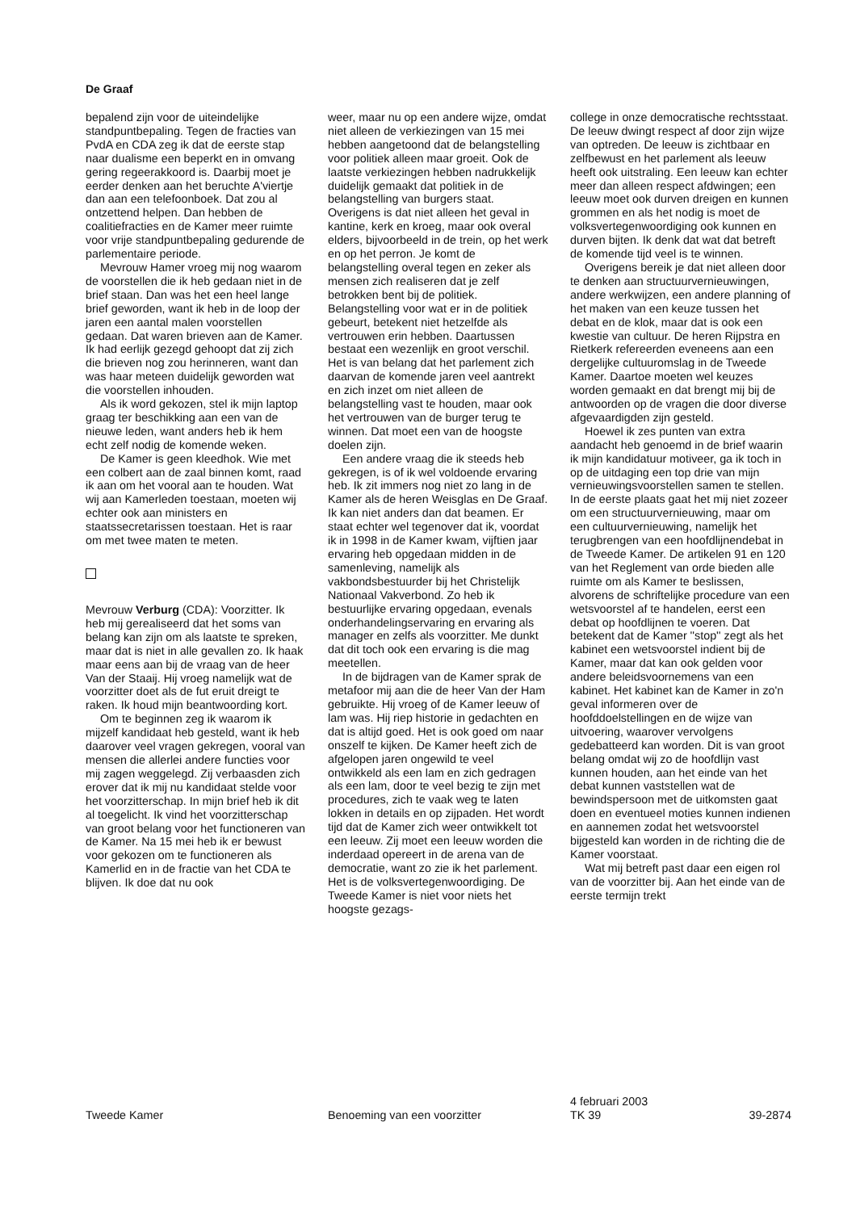De Graaf
bepalend zijn voor de uiteindelijke standpuntbepaling. Tegen de fracties van PvdA en CDA zeg ik dat de eerste stap naar dualisme een beperkt en in omvang gering regeerakkoord is. Daarbij moet je eerder denken aan het beruchte A'viertje dan aan een telefoonboek. Dat zou al ontzettend helpen. Dan hebben de coalitiefracties en de Kamer meer ruimte voor vrije standpuntbepaling gedurende de parlementaire periode.
Mevrouw Hamer vroeg mij nog waarom de voorstellen die ik heb gedaan niet in de brief staan. Dan was het een heel lange brief geworden, want ik heb in de loop der jaren een aantal malen voorstellen gedaan. Dat waren brieven aan de Kamer. Ik had eerlijk gezegd gehoopt dat zij zich die brieven nog zou herinneren, want dan was haar meteen duidelijk geworden wat die voorstellen inhouden.
Als ik word gekozen, stel ik mijn laptop graag ter beschikking aan een van de nieuwe leden, want anders heb ik hem echt zelf nodig de komende weken.
De Kamer is geen kleedhok. Wie met een colbert aan de zaal binnen komt, raad ik aan om het vooral aan te houden. Wat wij aan Kamerleden toestaan, moeten wij echter ook aan ministers en staatssecretarissen toestaan. Het is raar om met twee maten te meten.
Mevrouw Verburg (CDA): Voorzitter. Ik heb mij gerealiseerd dat het soms van belang kan zijn om als laatste te spreken, maar dat is niet in alle gevallen zo. Ik haak maar eens aan bij de vraag van de heer Van der Staaij. Hij vroeg namelijk wat de voorzitter doet als de fut eruit dreigt te raken. Ik houd mijn beantwoording kort.
Om te beginnen zeg ik waarom ik mijzelf kandidaat heb gesteld, want ik heb daarover veel vragen gekregen, vooral van mensen die allerlei andere functies voor mij zagen weggelegd. Zij verbaasden zich erover dat ik mij nu kandidaat stelde voor het voorzitterschap. In mijn brief heb ik dit al toegelicht. Ik vind het voorzitterschap van groot belang voor het functioneren van de Kamer. Na 15 mei heb ik er bewust voor gekozen om te functioneren als Kamerlid en in de fractie van het CDA te blijven. Ik doe dat nu ook
weer, maar nu op een andere wijze, omdat niet alleen de verkiezingen van 15 mei hebben aangetoond dat de belangstelling voor politiek alleen maar groeit. Ook de laatste verkiezingen hebben nadrukkelijk duidelijk gemaakt dat politiek in de belangstelling van burgers staat. Overigens is dat niet alleen het geval in kantine, kerk en kroeg, maar ook overal elders, bijvoorbeeld in de trein, op het werk en op het perron. Je komt de belangstelling overal tegen en zeker als mensen zich realiseren dat je zelf betrokken bent bij de politiek. Belangstelling voor wat er in de politiek gebeurt, betekent niet hetzelfde als vertrouwen erin hebben. Daartussen bestaat een wezenlijk en groot verschil. Het is van belang dat het parlement zich daarvan de komende jaren veel aantrekt en zich inzet om niet alleen de belangstelling vast te houden, maar ook het vertrouwen van de burger terug te winnen. Dat moet een van de hoogste doelen zijn.
Een andere vraag die ik steeds heb gekregen, is of ik wel voldoende ervaring heb. Ik zit immers nog niet zo lang in de Kamer als de heren Weisglas en De Graaf. Ik kan niet anders dan dat beamen. Er staat echter wel tegenover dat ik, voordat ik in 1998 in de Kamer kwam, vijftien jaar ervaring heb opgedaan midden in de samenleving, namelijk als vakbondsbestuurder bij het Christelijk Nationaal Vakverbond. Zo heb ik bestuurlijke ervaring opgedaan, evenals onderhandelingservaring en ervaring als manager en zelfs als voorzitter. Me dunkt dat dit toch ook een ervaring is die mag meetellen.
In de bijdragen van de Kamer sprak de metafoor mij aan die de heer Van der Ham gebruikte. Hij vroeg of de Kamer leeuw of lam was. Hij riep historie in gedachten en dat is altijd goed. Het is ook goed om naar onszelf te kijken. De Kamer heeft zich de afgelopen jaren ongewild te veel ontwikkeld als een lam en zich gedragen als een lam, door te veel bezig te zijn met procedures, zich te vaak weg te laten lokken in details en op zijpaden. Het wordt tijd dat de Kamer zich weer ontwikkelt tot een leeuw. Zij moet een leeuw worden die inderdaad opereert in de arena van de democratie, want zo zie ik het parlement. Het is de volksvertegenwoordiging. De Tweede Kamer is niet voor niets het hoogste gezags-
college in onze democratische rechtsstaat. De leeuw dwingt respect af door zijn wijze van optreden. De leeuw is zichtbaar en zelfbewust en het parlement als leeuw heeft ook uitstraling. Een leeuw kan echter meer dan alleen respect afdwingen; een leeuw moet ook durven dreigen en kunnen grommen en als het nodig is moet de volksvertegenwoordiging ook kunnen en durven bijten. Ik denk dat wat dat betreft de komende tijd veel is te winnen.
Overigens bereik je dat niet alleen door te denken aan structuurvernieuwingen, andere werkwijzen, een andere planning of het maken van een keuze tussen het debat en de klok, maar dat is ook een kwestie van cultuur. De heren Rijpstra en Rietkerk refereerden eveneens aan een dergelijke cultuuromslag in de Tweede Kamer. Daartoe moeten wel keuzes worden gemaakt en dat brengt mij bij de antwoorden op de vragen die door diverse afgevaardigden zijn gesteld.
Hoewel ik zes punten van extra aandacht heb genoemd in de brief waarin ik mijn kandidatuur motiveer, ga ik toch in op de uitdaging een top drie van mijn vernieuwingsvoorstellen samen te stellen. In de eerste plaats gaat het mij niet zozeer om een structuurvernieuwing, maar om een cultuurvernieuwing, namelijk het terugbrengen van een hoofdlijnendebat in de Tweede Kamer. De artikelen 91 en 120 van het Reglement van orde bieden alle ruimte om als Kamer te beslissen, alvorens de schriftelijke procedure van een wetsvoorstel af te handelen, eerst een debat op hoofdlijnen te voeren. Dat betekent dat de Kamer ''stop'' zegt als het kabinet een wetsvoorstel indient bij de Kamer, maar dat kan ook gelden voor andere beleidsvoornemens van een kabinet. Het kabinet kan de Kamer in zo'n geval informeren over de hoofddoelstellingen en de wijze van uitvoering, waarover vervolgens gedebatteerd kan worden. Dit is van groot belang omdat wij zo de hoofdlijn vast kunnen houden, aan het einde van het debat kunnen vaststellen wat de bewindspersoon met de uitkomsten gaat doen en eventueel moties kunnen indienen en aannemen zodat het wetsvoorstel bijgesteld kan worden in de richting die de Kamer voorstaat.
Wat mij betreft past daar een eigen rol van de voorzitter bij. Aan het einde van de eerste termijn trekt
Tweede Kamer Benoeming van een voorzitter
4 februari 2003
TK 39
39-2874